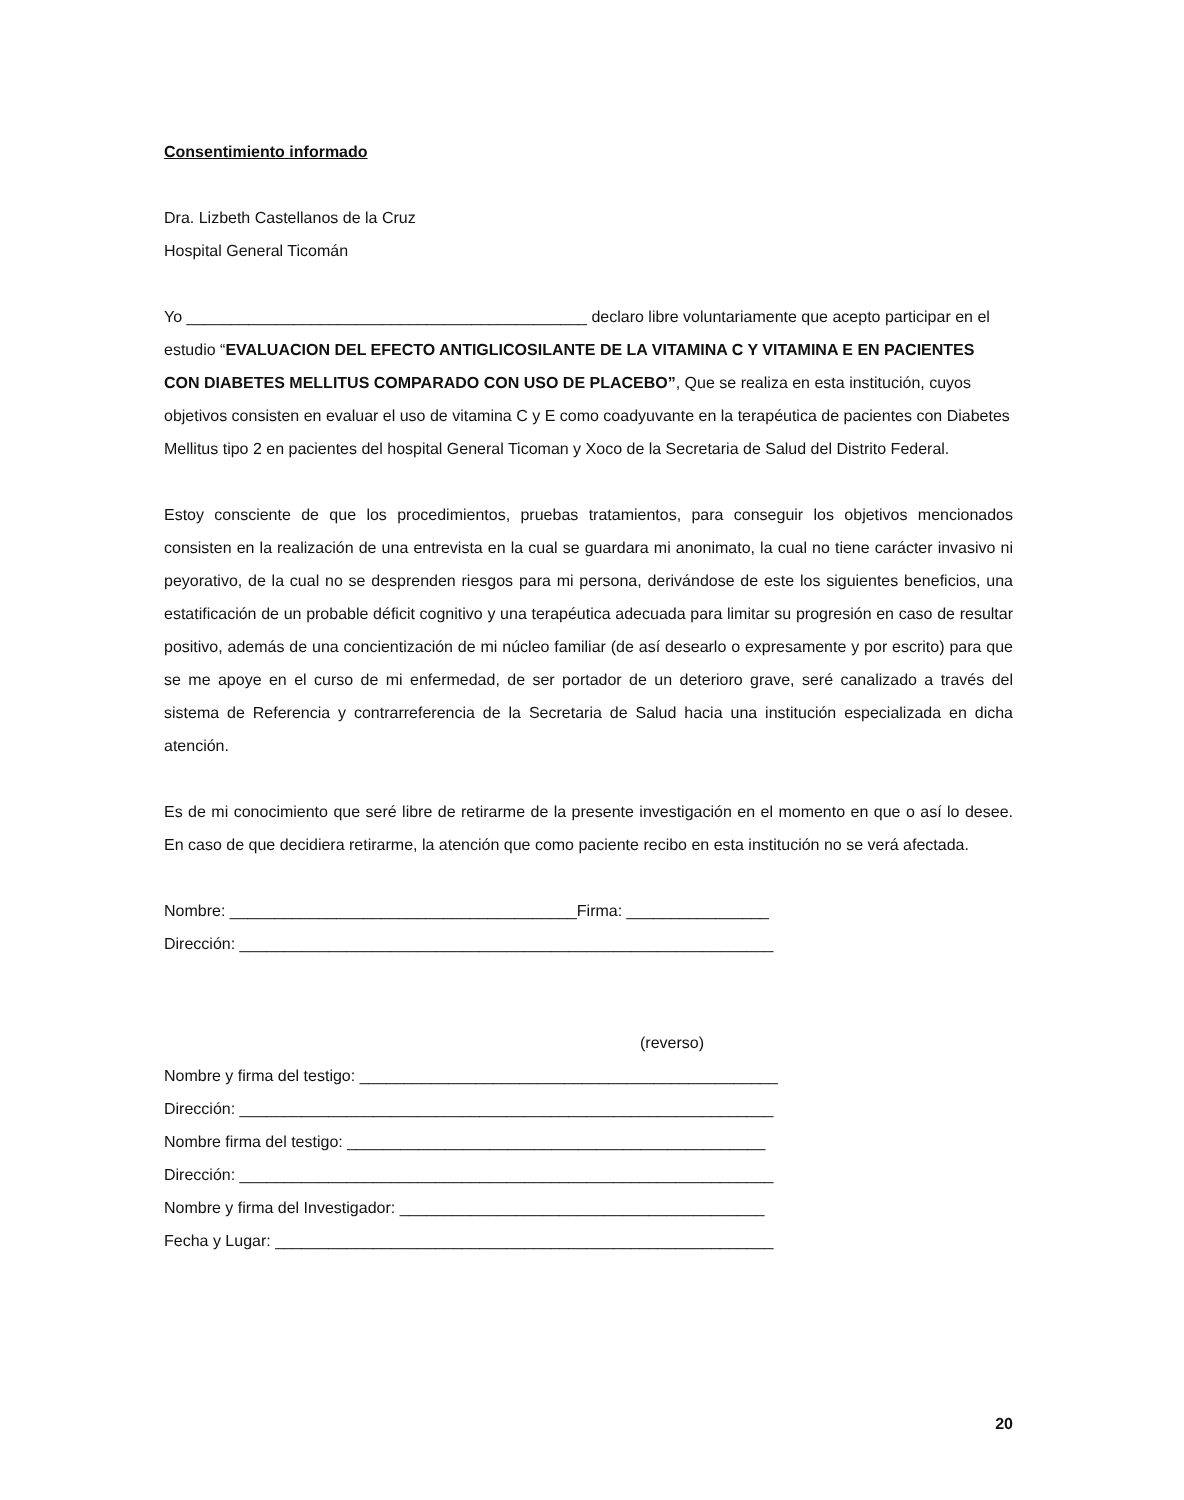Consentimiento informado
Dra. Lizbeth Castellanos de la Cruz
Hospital General Ticomán
Yo _____________________________________________ declaro libre voluntariamente que acepto participar en el estudio “EVALUACION DEL EFECTO ANTIGLICOSILANTE DE LA VITAMINA C Y VITAMINA E EN PACIENTES CON DIABETES MELLITUS COMPARADO CON USO DE PLACEBO”, Que se realiza en esta institución, cuyos objetivos consisten en evaluar el uso de vitamina C y E como coadyuvante en la terapéutica de pacientes con Diabetes Mellitus tipo 2 en pacientes del hospital General Ticoman y Xoco de la Secretaria de Salud del Distrito Federal.
Estoy consciente de que los procedimientos, pruebas tratamientos, para conseguir los objetivos mencionados consisten en la realización de una entrevista en la cual se guardara mi anonimato, la cual no tiene carácter invasivo ni peyorativo, de la cual no se desprenden riesgos para mi persona, derivándose de este los siguientes beneficios, una estatificación de un probable déficit cognitivo y una terapéutica adecuada para limitar su progresión en caso de resultar positivo, además de una concientización de mi núcleo familiar (de así desearlo o expresamente y por escrito) para que se me apoye en el curso de mi enfermedad, de ser portador de un deterioro grave, seré canalizado a través del sistema de Referencia y contrarreferencia de la Secretaria de Salud hacia una institución especializada en dicha atención.
Es de mi conocimiento que seré libre de retirarme de la presente investigación en el momento en que o así lo desee. En caso de que decidiera retirarme, la atención que como paciente recibo en esta institución no se verá afectada.
Nombre: _______________________________________Firma: ________________
Dirección: ____________________________________________________________
(reverso)
Nombre y firma del testigo: _______________________________________________
Dirección: ____________________________________________________________
Nombre firma del testigo: _______________________________________________
Dirección: ____________________________________________________________
Nombre y firma del Investigador: _________________________________________
Fecha y Lugar: ________________________________________________________
20